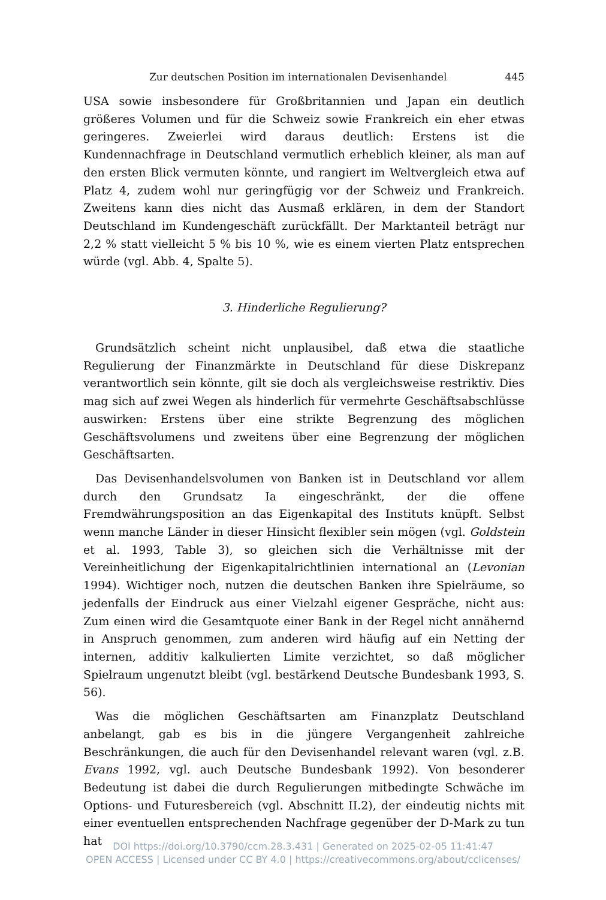Zur deutschen Position im internationalen Devisenhandel 445
USA sowie insbesondere für Großbritannien und Japan ein deutlich größeres Volumen und für die Schweiz sowie Frankreich ein eher etwas geringeres. Zweierlei wird daraus deutlich: Erstens ist die Kundennachfrage in Deutschland vermutlich erheblich kleiner, als man auf den ersten Blick vermuten könnte, und rangiert im Weltvergleich etwa auf Platz 4, zudem wohl nur geringfügig vor der Schweiz und Frankreich. Zweitens kann dies nicht das Ausmaß erklären, in dem der Standort Deutschland im Kundengeschäft zurückfällt. Der Marktanteil beträgt nur 2,2 % statt vielleicht 5 % bis 10 %, wie es einem vierten Platz entsprechen würde (vgl. Abb. 4, Spalte 5).
3. Hinderliche Regulierung?
Grundsätzlich scheint nicht unplausibel, daß etwa die staatliche Regulierung der Finanzmärkte in Deutschland für diese Diskrepanz verantwortlich sein könnte, gilt sie doch als vergleichsweise restriktiv. Dies mag sich auf zwei Wegen als hinderlich für vermehrte Geschäftsabschlüsse auswirken: Erstens über eine strikte Begrenzung des möglichen Geschäftsvolumens und zweitens über eine Begrenzung der möglichen Geschäftsarten.
Das Devisenhandelsvolumen von Banken ist in Deutschland vor allem durch den Grundsatz Ia eingeschränkt, der die offene Fremdwährungsposition an das Eigenkapital des Instituts knüpft. Selbst wenn manche Länder in dieser Hinsicht flexibler sein mögen (vgl. Goldstein et al. 1993, Table 3), so gleichen sich die Verhältnisse mit der Vereinheitlichung der Eigenkapitalrichtlinien international an (Levonian 1994). Wichtiger noch, nutzen die deutschen Banken ihre Spielräume, so jedenfalls der Eindruck aus einer Vielzahl eigener Gespräche, nicht aus: Zum einen wird die Gesamtquote einer Bank in der Regel nicht annähernd in Anspruch genommen, zum anderen wird häufig auf ein Netting der internen, additiv kalkulierten Limite verzichtet, so daß möglicher Spielraum ungenutzt bleibt (vgl. bestärkend Deutsche Bundesbank 1993, S. 56).
Was die möglichen Geschäftsarten am Finanzplatz Deutschland anbelangt, gab es bis in die jüngere Vergangenheit zahlreiche Beschränkungen, die auch für den Devisenhandel relevant waren (vgl. z.B. Evans 1992, vgl. auch Deutsche Bundesbank 1992). Von besonderer Bedeutung ist dabei die durch Regulierungen mitbedingte Schwäche im Options- und Futuresbereich (vgl. Abschnitt II.2), der eindeutig nichts mit einer eventuellen entsprechenden Nachfrage gegenüber der D-Mark zu tun hat
DOI https://doi.org/10.3790/ccm.28.3.431 | Generated on 2025-02-05 11:41:47
OPEN ACCESS | Licensed under CC BY 4.0 | https://creativecommons.org/about/cclicenses/